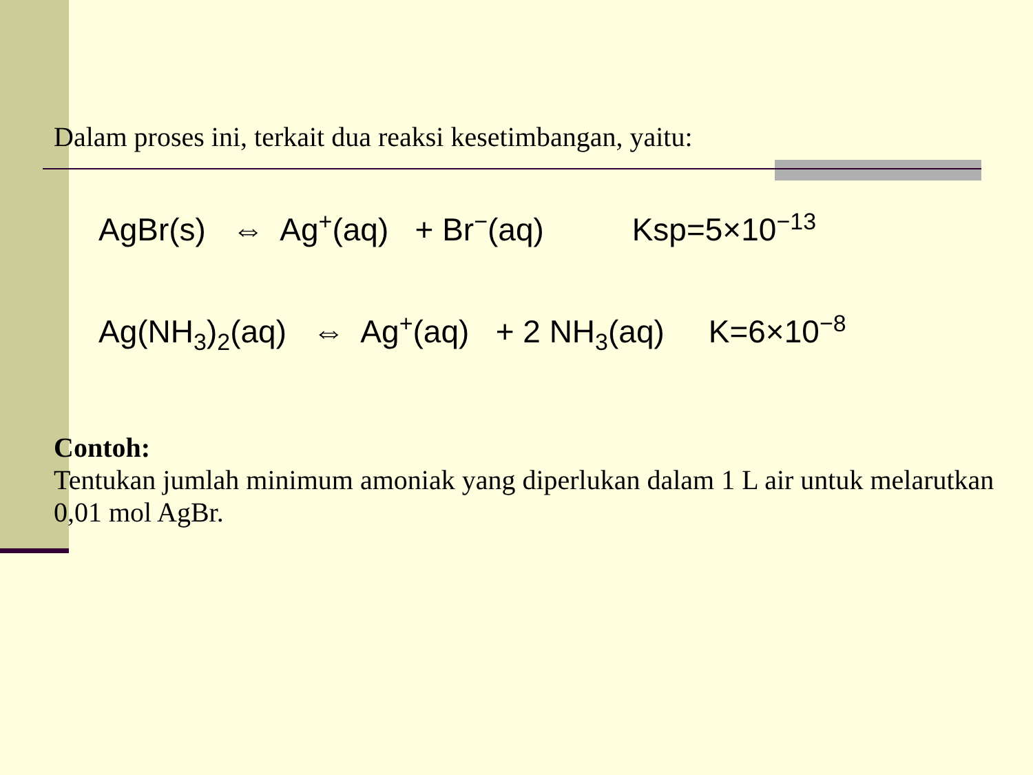Dalam proses ini, terkait dua reaksi kesetimbangan, yaitu:
AgBr(s) ⇔ Ag<sup>+</sup>(aq) + Br<sup>−</sup>(aq) Ksp=5×10<sup>−13</sup>
Ag(NH<sub>3</sub>)<sub>2</sub>(aq) ⇔ Ag<sup>+</sup>(aq) + 2 NH<sub>3</sub>(aq) K=6×10<sup>−8</sup>
Contoh:
Tentukan jumlah minimum amoniak yang diperlukan dalam 1 L air untuk melarutkan 0,01 mol AgBr.